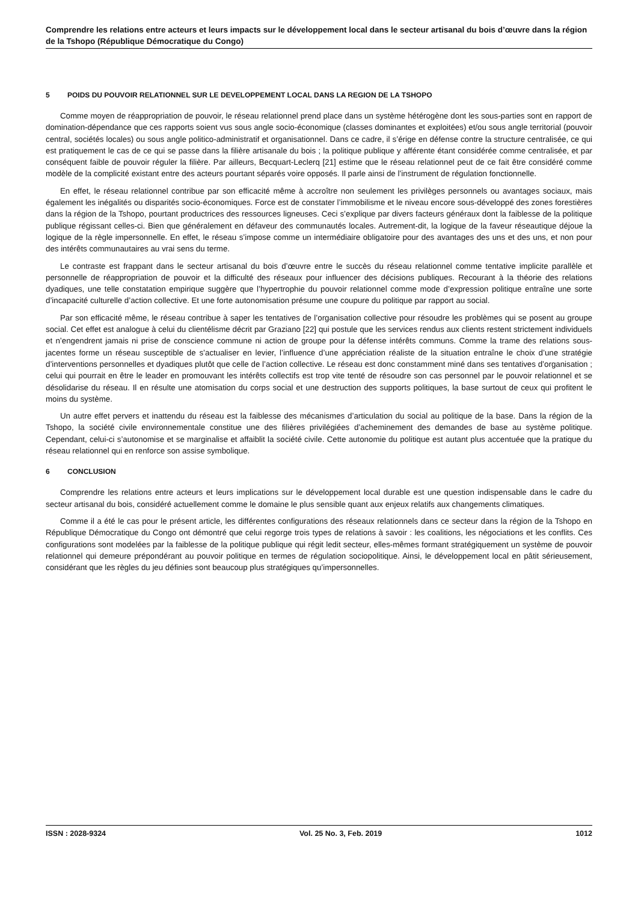Comprendre les relations entre acteurs et leurs impacts sur le développement local dans le secteur artisanal du bois d’œuvre dans la région de la Tshopo (République Démocratique du Congo)
5 POIDS DU POUVOIR RELATIONNEL SUR LE DEVELOPPEMENT LOCAL DANS LA REGION DE LA TSHOPO
Comme moyen de réappropriation de pouvoir, le réseau relationnel prend place dans un système hétérogène dont les sous-parties sont en rapport de domination-dépendance que ces rapports soient vus sous angle socio-économique (classes dominantes et exploitées) et/ou sous angle territorial (pouvoir central, sociétés locales) ou sous angle politico-administratif et organisationnel. Dans ce cadre, il s’érige en défense contre la structure centralisée, ce qui est pratiquement le cas de ce qui se passe dans la filière artisanale du bois ; la politique publique y afférente étant considérée comme centralisée, et par conséquent faible de pouvoir réguler la filière. Par ailleurs, Becquart-Leclerq [21] estime que le réseau relationnel peut de ce fait être considéré comme modèle de la complicité existant entre des acteurs pourtant séparés voire opposés. Il parle ainsi de l’instrument de régulation fonctionnelle.
En effet, le réseau relationnel contribue par son efficacité même à accroître non seulement les privilèges personnels ou avantages sociaux, mais également les inégalités ou disparités socio-économiques. Force est de constater l’immobilisme et le niveau encore sous-développé des zones forestières dans la région de la Tshopo, pourtant productrices des ressources ligneuses. Ceci s’explique par divers facteurs généraux dont la faiblesse de la politique publique régissant celles-ci. Bien que généralement en défaveur des communautés locales. Autrement-dit, la logique de la faveur réseautique déjoue la logique de la règle impersonnelle. En effet, le réseau s’impose comme un intermédiaire obligatoire pour des avantages des uns et des uns, et non pour des intérêts communautaires au vrai sens du terme.
Le contraste est frappant dans le secteur artisanal du bois d’œuvre entre le succès du réseau relationnel comme tentative implicite parallèle et personnelle de réappropriation de pouvoir et la difficulté des réseaux pour influencer des décisions publiques. Recourant à la théorie des relations dyadiques, une telle constatation empirique suggère que l’hypertrophie du pouvoir relationnel comme mode d’expression politique entraîne une sorte d’incapacité culturelle d’action collective. Et une forte autonomisation présume une coupure du politique par rapport au social.
Par son efficacité même, le réseau contribue à saper les tentatives de l’organisation collective pour résoudre les problèmes qui se posent au groupe social. Cet effet est analogue à celui du clientélisme décrit par Graziano [22] qui postule que les services rendus aux clients restent strictement individuels et n’engendrent jamais ni prise de conscience commune ni action de groupe pour la défense intérêts communs. Comme la trame des relations sous-jacentes forme un réseau susceptible de s’actualiser en levier, l’influence d’une appréciation réaliste de la situation entraîne le choix d’une stratégie d’interventions personnelles et dyadiques plutôt que celle de l’action collective. Le réseau est donc constamment miné dans ses tentatives d’organisation ; celui qui pourrait en être le leader en promouvant les intérêts collectifs est trop vite tenté de résoudre son cas personnel par le pouvoir relationnel et se désolidarise du réseau. Il en résulte une atomisation du corps social et une destruction des supports politiques, la base surtout de ceux qui profitent le moins du système.
Un autre effet pervers et inattendu du réseau est la faiblesse des mécanismes d’articulation du social au politique de la base. Dans la région de la Tshopo, la société civile environnementale constitue une des filières privilégiées d’acheminement des demandes de base au système politique. Cependant, celui-ci s’autonomise et se marginalise et affaiblit la société civile. Cette autonomie du politique est autant plus accentuée que la pratique du réseau relationnel qui en renforce son assise symbolique.
6 CONCLUSION
Comprendre les relations entre acteurs et leurs implications sur le développement local durable est une question indispensable dans le cadre du secteur artisanal du bois, considéré actuellement comme le domaine le plus sensible quant aux enjeux relatifs aux changements climatiques.
Comme il a été le cas pour le présent article, les différentes configurations des réseaux relationnels dans ce secteur dans la région de la Tshopo en République Démocratique du Congo ont démontré que celui regorge trois types de relations à savoir : les coalitions, les négociations et les conflits. Ces configurations sont modelées par la faiblesse de la politique publique qui régit ledit secteur, elles-mêmes formant stratégiquement un système de pouvoir relationnel qui demeure prépondérant au pouvoir politique en termes de régulation sociopolitique. Ainsi, le développement local en pâtit sérieusement, considérant que les règles du jeu définies sont beaucoup plus stratégiques qu’impersonnelles.
ISSN : 2028-9324 Vol. 25 No. 3, Feb. 2019 1012